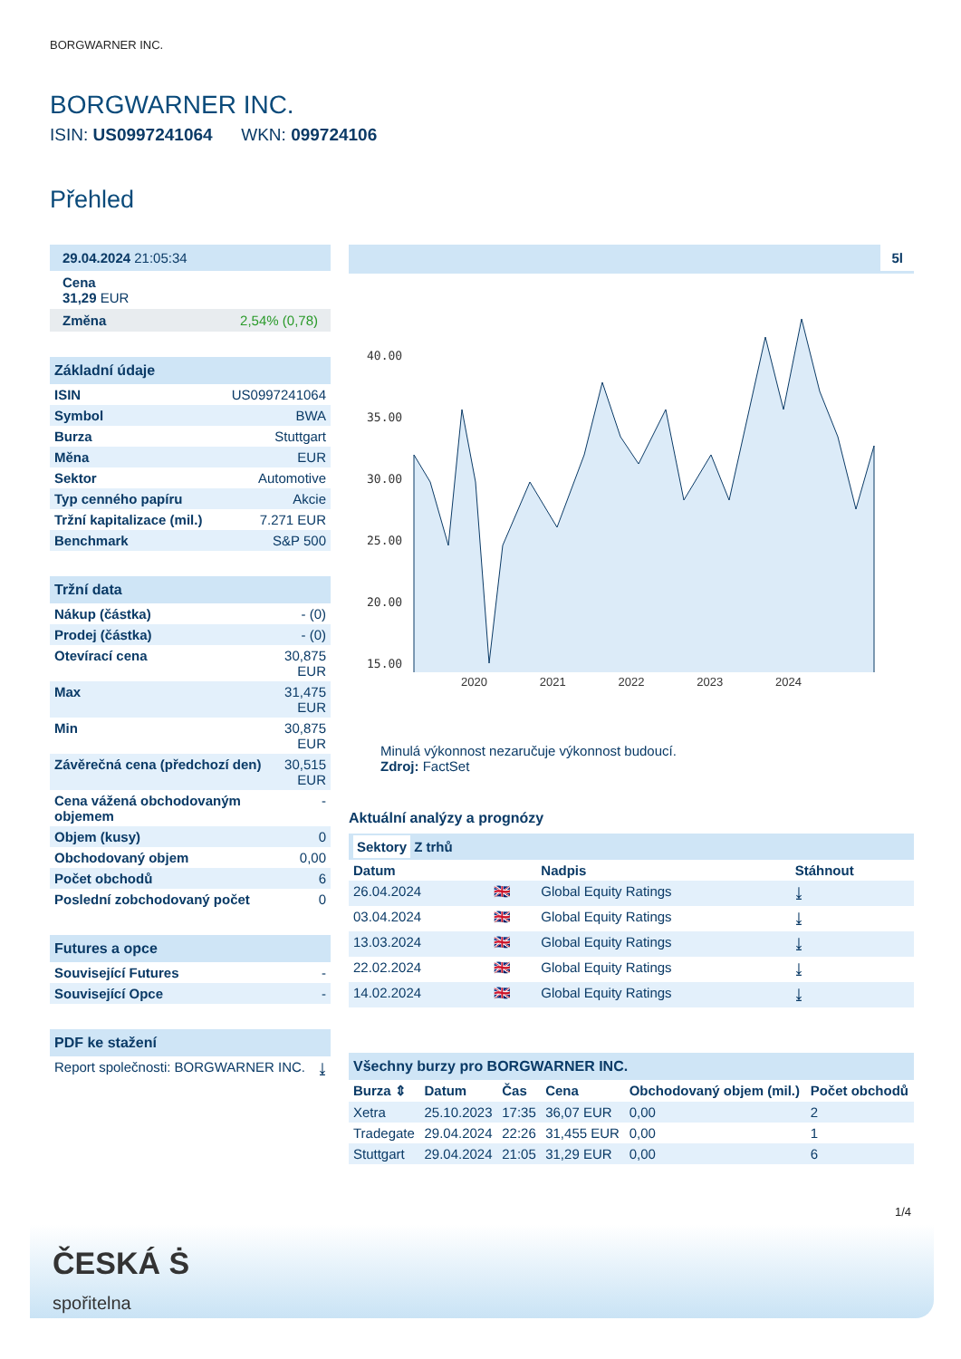BORGWARNER INC.
BORGWARNER INC.
ISIN: US0997241064 WKN: 099724106
Přehled
29.04.2024 21:05:34
Cena
31,29 EUR
Změna 2,54% (0,78)
Základní údaje
| ISIN | US0997241064 |
| Symbol | BWA |
| Burza | Stuttgart |
| Měna | EUR |
| Sektor | Automotive |
| Typ cenného papíru | Akcie |
| Tržní kapitalizace (mil.) | 7.271 EUR |
| Benchmark | S&P 500 |
Tržní data
| Nákup (částka) | - (0) |
| Prodej (částka) | - (0) |
| Otevírací cena | 30,875 EUR |
| Max | 31,475 EUR |
| Min | 30,875 EUR |
| Závěrečná cena (předchozí den) | 30,515 EUR |
| Cena vážená obchodovaným objemem | - |
| Objem (kusy) | 0 |
| Obchodovaný objem | 0,00 |
| Počet obchodů | 6 |
| Poslední zobchodovaný počet | 0 |
Futures a opce
| Související Futures | - |
| Související Opce | - |
PDF ke stažení
| Report společnosti: BORGWARNER INC. | ⤓ |
5l
40.00
35.00
30.00
25.00
20.00
15.00
2020 2021 2022 2023 2024
Minulá výkonnost nezaručuje výkonnost budoucí.
Zdroj: FactSet
Aktuální analýzy a prognózy
Sektory Z trhů
| Datum | | Nadpis | Stáhnout |
| --- | --- | --- | --- |
| 26.04.2024 | 🇬🇧 | Global Equity Ratings | ⤓ |
| 03.04.2024 | 🇬🇧 | Global Equity Ratings | ⤓ |
| 13.03.2024 | 🇬🇧 | Global Equity Ratings | ⤓ |
| 22.02.2024 | 🇬🇧 | Global Equity Ratings | ⤓ |
| 14.02.2024 | 🇬🇧 | Global Equity Ratings | ⤓ |
Všechny burzy pro BORGWARNER INC.
| Burza ⇕ | Datum | Čas | Cena | Obchodovaný objem (mil.) | Počet obchodů |
| --- | --- | --- | --- | --- | --- |
| Xetra | 25.10.2023 | 17:35 | 36,07 EUR | 0,00 | 2 |
| Tradegate | 29.04.2024 | 22:26 | 31,455 EUR | 0,00 | 1 |
| Stuttgart | 29.04.2024 | 21:05 | 31,29 EUR | 0,00 | 6 |
1/4
ČESKÁ Ṡ
spořitelna